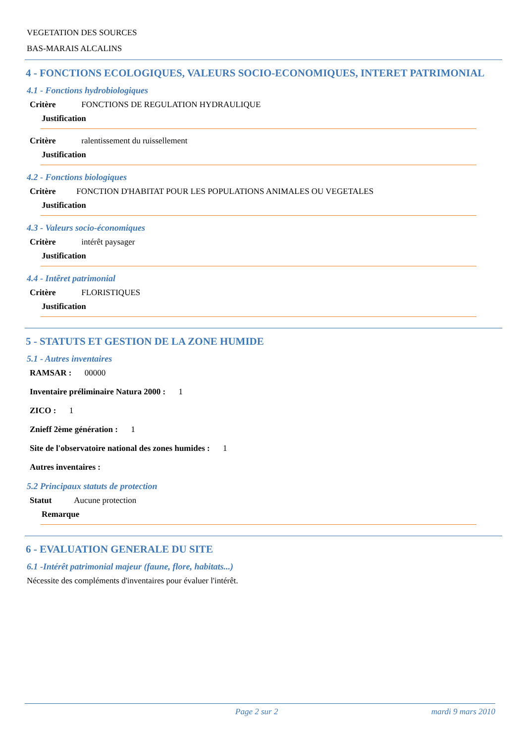VEGETATION DES SOURCES
BAS-MARAIS ALCALINS
4 - FONCTIONS ECOLOGIQUES, VALEURS SOCIO-ECONOMIQUES, INTERET PATRIMONIAL
4.1 - Fonctions hydrobiologiques
Critère FONCTIONS DE REGULATION HYDRAULIQUE
Justification
Critère ralentissement du ruissellement
Justification
4.2 - Fonctions biologiques
Critère FONCTION D'HABITAT POUR LES POPULATIONS ANIMALES OU VEGETALES
Justification
4.3 - Valeurs socio-économiques
Critère intérêt paysager
Justification
4.4 - Intêret patrimonial
Critère FLORISTIQUES
Justification
5 - STATUTS ET GESTION DE LA ZONE HUMIDE
5.1 - Autres inventaires
RAMSAR : 00000
Inventaire préliminaire Natura 2000 : 1
ZICO : 1
Znieff 2ème génération : 1
Site de l'observatoire national des zones humides : 1
Autres inventaires :
5.2 Principaux statuts de protection
Statut Aucune protection
Remarque
6 - EVALUATION GENERALE DU SITE
6.1 -Intérêt patrimonial majeur (faune, flore, habitats...)
Nécessite des compléments d'inventaires pour évaluer l'intérêt.
Page 2 sur 2 mardi 9 mars 2010